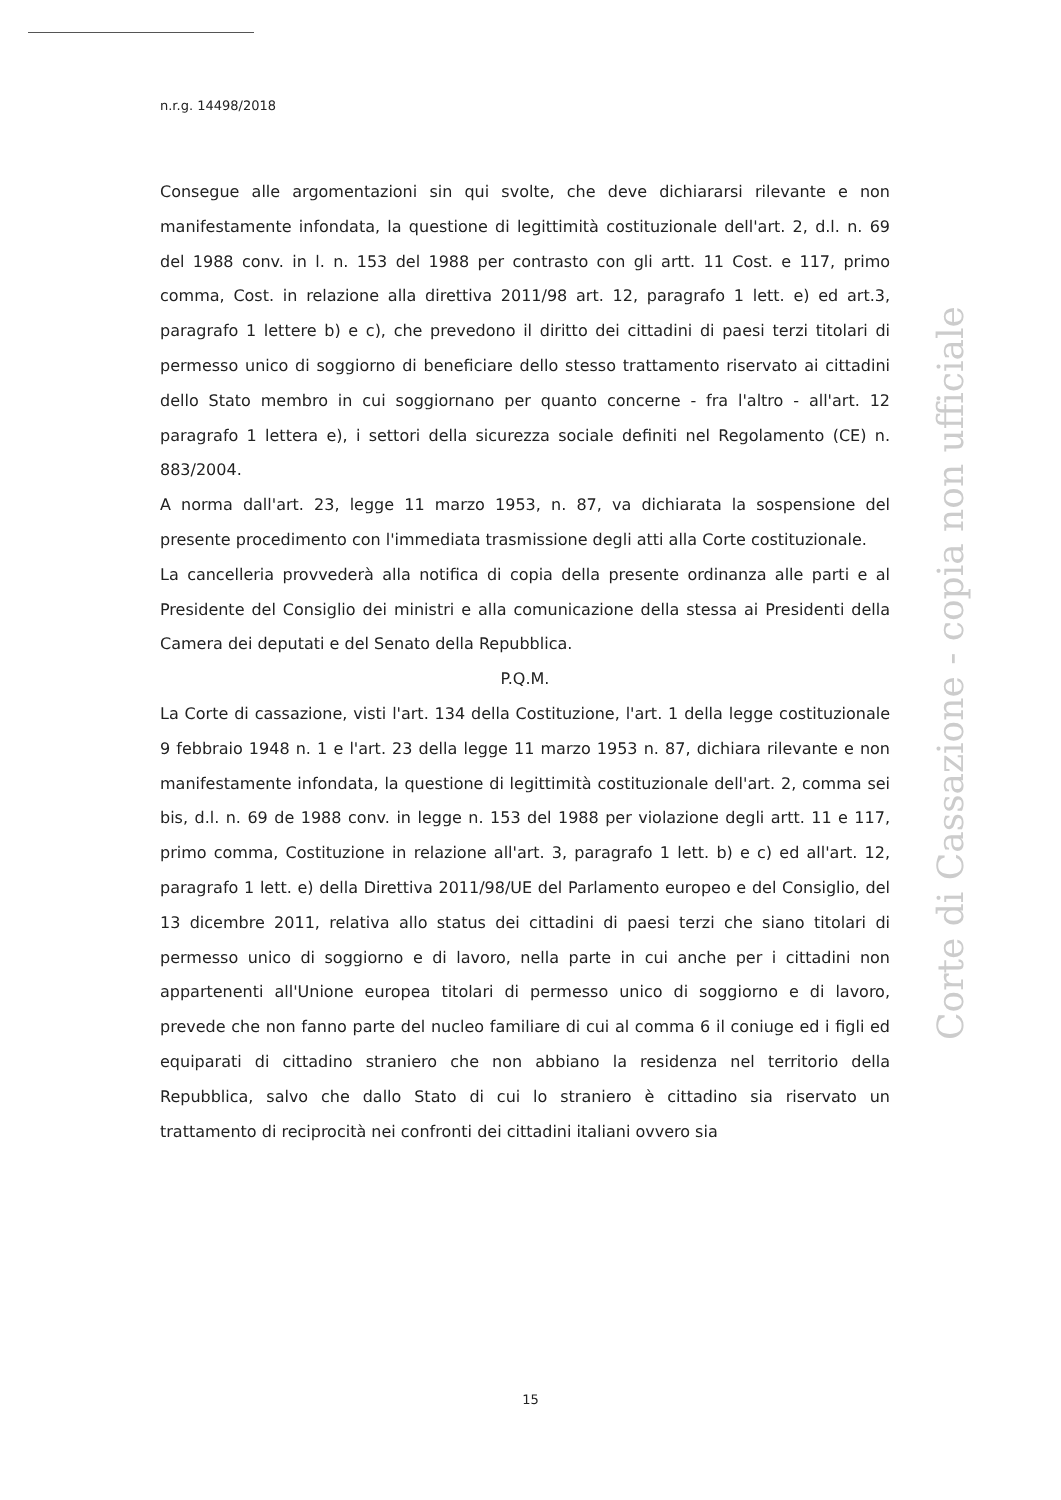n.r.g. 14498/2018
Consegue alle argomentazioni sin qui svolte, che deve dichiararsi rilevante e non manifestamente infondata, la questione di legittimità costituzionale dell'art. 2, d.l. n. 69 del 1988 conv. in l. n. 153 del 1988 per contrasto con gli artt. 11 Cost. e 117, primo comma, Cost. in relazione alla direttiva 2011/98 art. 12, paragrafo 1 lett. e) ed art.3, paragrafo 1 lettere b) e c), che prevedono il diritto dei cittadini di paesi terzi titolari di permesso unico di soggiorno di beneficiare dello stesso trattamento riservato ai cittadini dello Stato membro in cui soggiornano per quanto concerne - fra l'altro - all'art. 12 paragrafo 1 lettera e), i settori della sicurezza sociale definiti nel Regolamento (CE) n. 883/2004.
A norma dall'art. 23, legge 11 marzo 1953, n. 87, va dichiarata la sospensione del presente procedimento con l'immediata trasmissione degli atti alla Corte costituzionale.
La cancelleria provvederà alla notifica di copia della presente ordinanza alle parti e al Presidente del Consiglio dei ministri e alla comunicazione della stessa ai Presidenti della Camera dei deputati e del Senato della Repubblica.
P.Q.M.
La Corte di cassazione, visti l'art. 134 della Costituzione, l'art. 1 della legge costituzionale 9 febbraio 1948 n. 1 e l'art. 23 della legge 11 marzo 1953 n. 87, dichiara rilevante e non manifestamente infondata, la questione di legittimità costituzionale dell'art. 2, comma sei bis, d.l. n. 69 de 1988 conv. in legge n. 153 del 1988 per violazione degli artt. 11 e 117, primo comma, Costituzione in relazione all'art. 3, paragrafo 1 lett. b) e c) ed all'art. 12, paragrafo 1 lett. e) della Direttiva 2011/98/UE del Parlamento europeo e del Consiglio, del 13 dicembre 2011, relativa allo status dei cittadini di paesi terzi che siano titolari di permesso unico di soggiorno e di lavoro, nella parte in cui anche per i cittadini non appartenenti all'Unione europea titolari di permesso unico di soggiorno e di lavoro, prevede che non fanno parte del nucleo familiare di cui al comma 6 il coniuge ed i figli ed equiparati di cittadino straniero che non abbiano la residenza nel territorio della Repubblica, salvo che dallo Stato di cui lo straniero è cittadino sia riservato un trattamento di reciprocità nei confronti dei cittadini italiani ovvero sia
Corte di Cassazione - copia non ufficiale
15